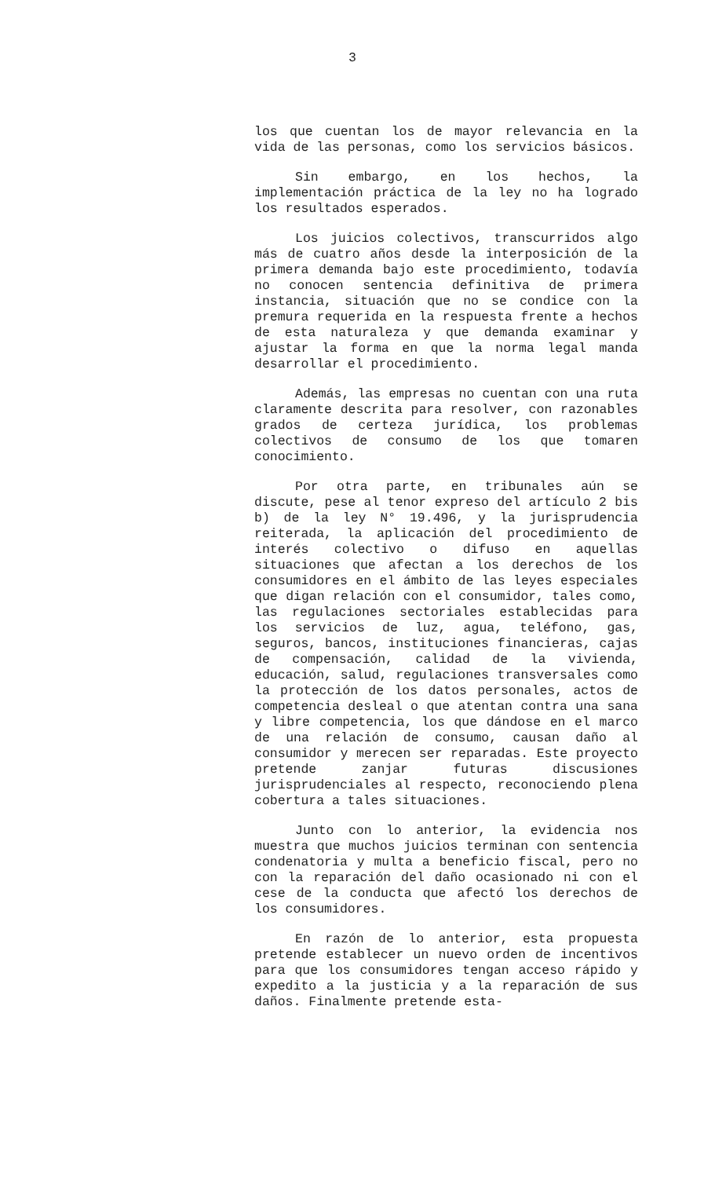3
los que cuentan los de mayor relevancia en la vida de las personas, como los servicios básicos.
Sin embargo, en los hechos, la implementación práctica de la ley no ha logrado los resultados esperados.
Los juicios colectivos, transcurridos algo más de cuatro años desde la interposición de la primera demanda bajo este procedimiento, todavía no conocen sentencia definitiva de primera instancia, situación que no se condice con la premura requerida en la respuesta frente a hechos de esta naturaleza y que demanda examinar y ajustar la forma en que la norma legal manda desarrollar el procedimiento.
Además, las empresas no cuentan con una ruta claramente descrita para resolver, con razonables grados de certeza jurídica, los problemas colectivos de consumo de los que tomaren conocimiento.
Por otra parte, en tribunales aún se discute, pese al tenor expreso del artículo 2 bis b) de la ley N° 19.496, y la jurisprudencia reiterada, la aplicación del procedimiento de interés colectivo o difuso en aquellas situaciones que afectan a los derechos de los consumidores en el ámbito de las leyes especiales que digan relación con el consumidor, tales como, las regulaciones sectoriales establecidas para los servicios de luz, agua, teléfono, gas, seguros, bancos, instituciones financieras, cajas de compensación, calidad de la vivienda, educación, salud, regulaciones transversales como la protección de los datos personales, actos de competencia desleal o que atentan contra una sana y libre competencia, los que dándose en el marco de una relación de consumo, causan daño al consumidor y merecen ser reparadas. Este proyecto pretende zanjar futuras discusiones jurisprudenciales al respecto, reconociendo plena cobertura a tales situaciones.
Junto con lo anterior, la evidencia nos muestra que muchos juicios terminan con sentencia condenatoria y multa a beneficio fiscal, pero no con la reparación del daño ocasionado ni con el cese de la conducta que afectó los derechos de los consumidores.
En razón de lo anterior, esta propuesta pretende establecer un nuevo orden de incentivos para que los consumidores tengan acceso rápido y expedito a la justicia y a la reparación de sus daños. Finalmente pretende esta-